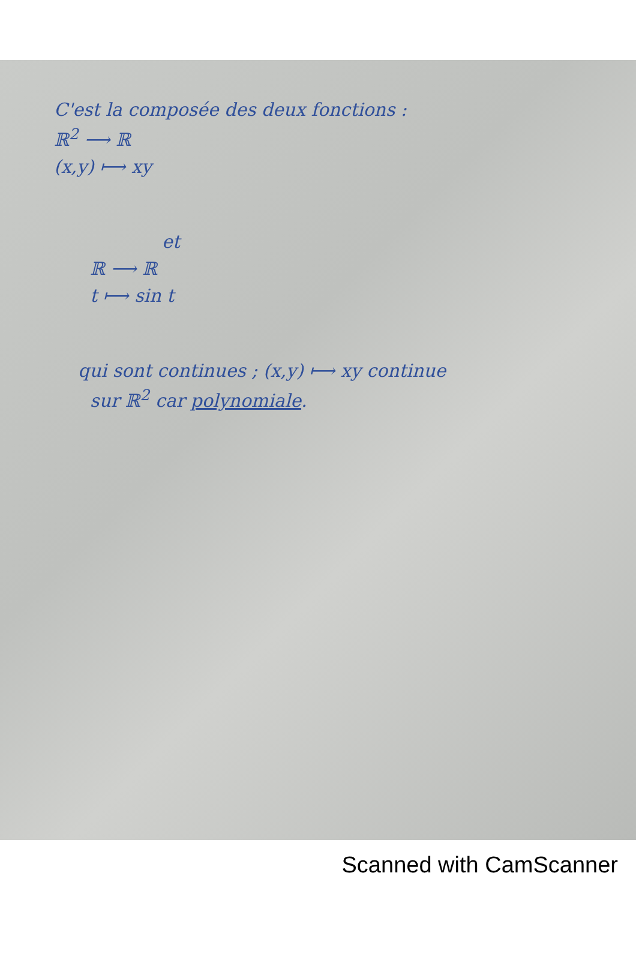C'est la composée des deux fonctions :
ℝ<sup>2</sup> ⟶ ℝ
(x,y) ⟼ xy
et
ℝ ⟶ ℝ
t ⟼ sin t
qui sont continues ; (x,y) ⟼ xy continue
sur ℝ<sup>2</sup> car polynomiale.
Scanned with CamScanner